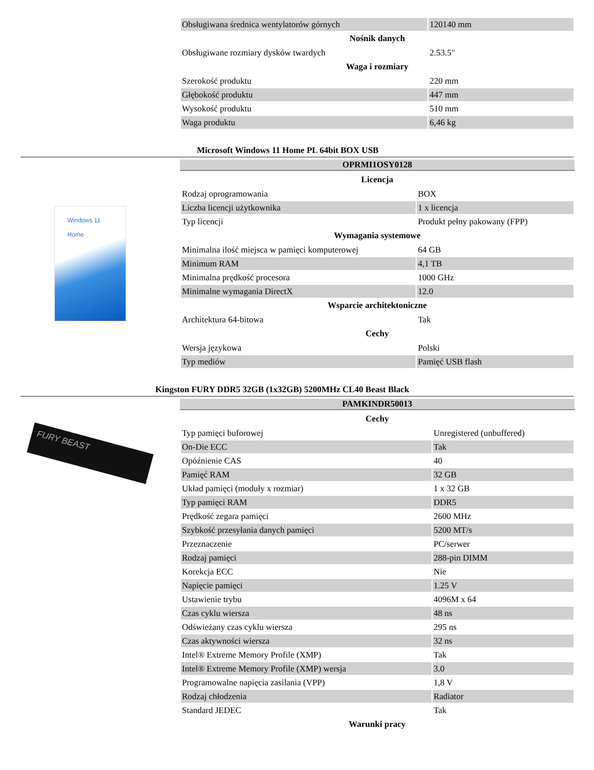| Obsługiwana średnica wentylatorów górnych | 120140 mm |
| Nośnik danych | |
| Obsługiwane rozmiary dysków twardych | 2.53.5" |
| Waga i rozmiary | |
| Szerokość produktu | 220 mm |
| Głębokość produktu | 447 mm |
| Wysokość produktu | 510 mm |
| Waga produktu | 6,46 kg |
Microsoft Windows 11 Home PL 64bit BOX USB
Windows 11
Home
OPRMI1OSY0128
| Licencja | |
| --- | --- |
| Rodzaj oprogramowania | BOX |
| Liczba licencji użytkownika | 1 x licencja |
| Typ licencji | Produkt pełny pakowany (FPP) |
| Wymagania systemowe | |
| Minimalna ilość miejsca w pamięci komputerowej | 64 GB |
| Minimum RAM | 4,1 TB |
| Minimalna prędkość procesora | 1000 GHz |
| Minimalne wymagania DirectX | 12.0 |
| Wsparcie architektoniczne | |
| Architektura 64-bitowa | Tak |
| Cechy | |
| Wersja językowa | Polski |
| Typ mediów | Pamięć USB flash |
Kingston FURY DDR5 32GB (1x32GB) 5200MHz CL40 Beast Black
FURY BEAST
PAMKINDR50013
| Cechy | |
| --- | --- |
| Typ pamięci buforowej | Unregistered (unbuffered) |
| On-Die ECC | Tak |
| Opóźnienie CAS | 40 |
| Pamięć RAM | 32 GB |
| Układ pamięci (moduły x rozmiar) | 1 x 32 GB |
| Typ pamięci RAM | DDR5 |
| Prędkość zegara pamięci | 2600 MHz |
| Szybkość przesyłania danych pamięci | 5200 MT/s |
| Przeznaczenie | PC/serwer |
| Rodzaj pamięci | 288-pin DIMM |
| Korekcja ECC | Nie |
| Napięcie pamięci | 1.25 V |
| Ustawienie trybu | 4096M x 64 |
| Czas cyklu wiersza | 48 ns |
| Odświeżany czas cyklu wiersza | 295 ns |
| Czas aktywności wiersza | 32 ns |
| Intel® Extreme Memory Profile (XMP) | Tak |
| Intel® Extreme Memory Profile (XMP) wersja | 3.0 |
| Programowalne napięcia zasilania (VPP) | 1,8 V |
| Rodzaj chłodzenia | Radiator |
| Standard JEDEC | Tak |
| Warunki pracy | |